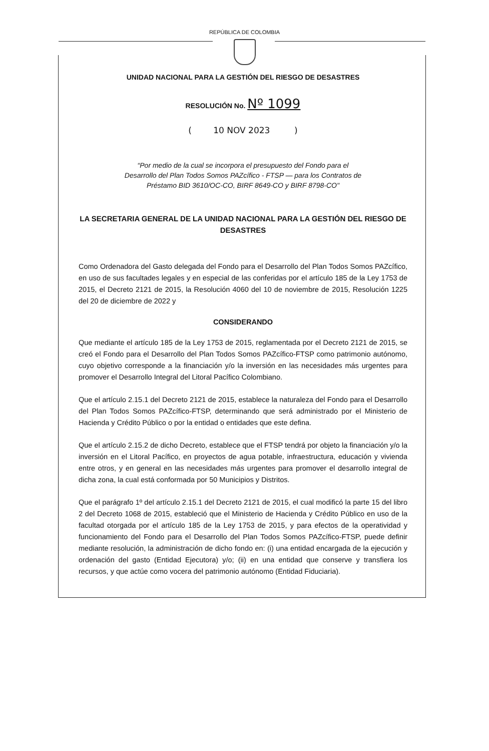REPÚBLICA DE COLOMBIA
UNIDAD NACIONAL PARA LA GESTIÓN DEL RIESGO DE DESASTRES
RESOLUCIÓN No. Nº 1099
( 10 NOV 2023 )
“Por medio de la cual se incorpora el presupuesto del Fondo para el
Desarrollo del Plan Todos Somos PAZcífico - FTSP — para los Contratos de
Préstamo BID 3610/OC-CO, BIRF 8649-CO y BIRF 8798-CO"
LA SECRETARIA GENERAL DE LA UNIDAD NACIONAL PARA LA GESTIÓN DEL RIESGO DE DESASTRES
Como Ordenadora del Gasto delegada del Fondo para el Desarrollo del Plan Todos Somos PAZcífico, en uso de sus facultades legales y en especial de las conferidas por el artículo 185 de la Ley 1753 de 2015, el Decreto 2121 de 2015, la Resolución 4060 del 10 de noviembre de 2015, Resolución 1225 del 20 de diciembre de 2022 y
CONSIDERANDO
Que mediante el artículo 185 de la Ley 1753 de 2015, reglamentada por el Decreto 2121 de 2015, se creó el Fondo para el Desarrollo del Plan Todos Somos PAZcífico-FTSP como patrimonio autónomo, cuyo objetivo corresponde a la financiación y/o la inversión en las necesidades más urgentes para promover el Desarrollo Integral del Litoral Pacífico Colombiano.
Que el artículo 2.15.1 del Decreto 2121 de 2015, establece la naturaleza del Fondo para el Desarrollo del Plan Todos Somos PAZcífico-FTSP, determinando que será administrado por el Ministerio de Hacienda y Crédito Público o por la entidad o entidades que este defina.
Que el artículo 2.15.2 de dicho Decreto, establece que el FTSP tendrá por objeto la financiación y/o la inversión en el Litoral Pacífico, en proyectos de agua potable, infraestructura, educación y vivienda entre otros, y en general en las necesidades más urgentes para promover el desarrollo integral de dicha zona, la cual está conformada por 50 Municipios y Distritos.
Que el parágrafo 1º del artículo 2.15.1 del Decreto 2121 de 2015, el cual modificó la parte 15 del libro 2 del Decreto 1068 de 2015, estableció que el Ministerio de Hacienda y Crédito Público en uso de la facultad otorgada por el artículo 185 de la Ley 1753 de 2015, y para efectos de la operatividad y funcionamiento del Fondo para el Desarrollo del Plan Todos Somos PAZcífico-FTSP, puede definir mediante resolución, la administración de dicho fondo en: (i) una entidad encargada de la ejecución y ordenación del gasto (Entidad Ejecutora) y/o; (ii) en una entidad que conserve y transfiera los recursos, y que actúe como vocera del patrimonio autónomo (Entidad Fiduciaria).